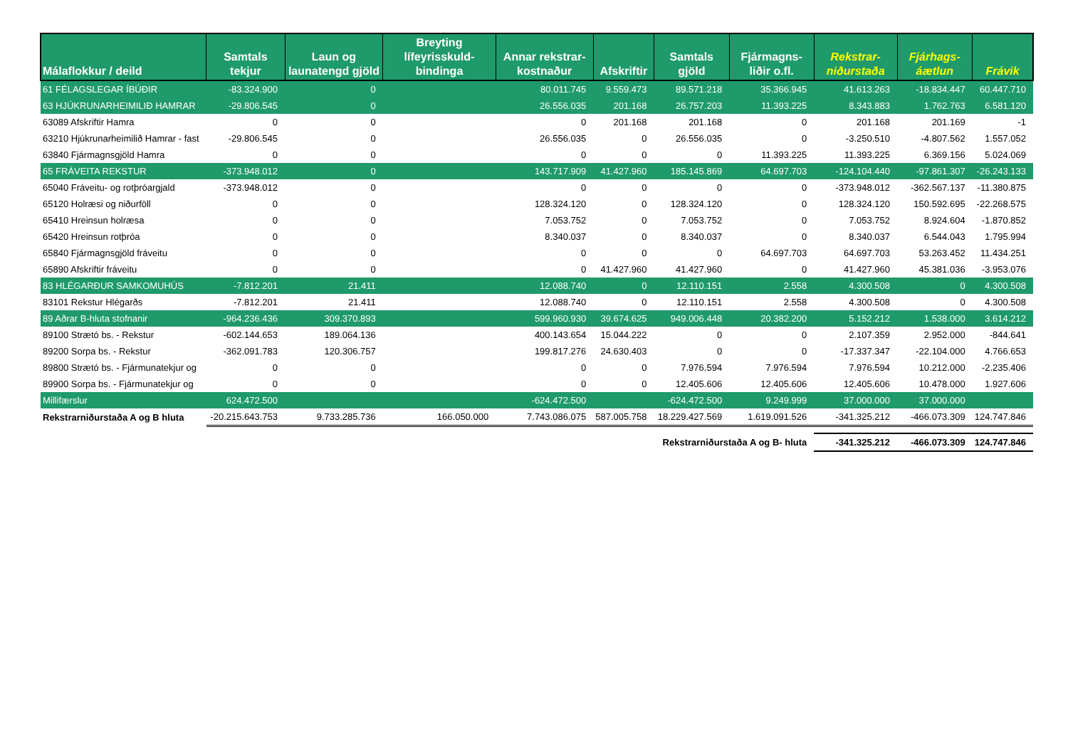| Málaflokkur / deild | Samtals tekjur | Laun og launatengd gjöld | Breyting lífeyrisskuld-bindinga | Annar rekstrar-kostnaður | Afskriftir | Samtals gjöld | Fjármagns-liðir o.fl. | Rekstrar-niðurstaða | Fjárhags-áætlun | Frávik |
| --- | --- | --- | --- | --- | --- | --- | --- | --- | --- | --- |
| 61 FÉLAGSLEGAR ÍBÚÐIR | -83.324.900 | 0 | | 80.011.745 | 9.559.473 | 89.571.218 | 35.366.945 | 41.613.263 | -18.834.447 | 60.447.710 |
| 63 HJÚKRUNARHEIMILIÐ HAMRAR | -29.806.545 | 0 | | 26.556.035 | 201.168 | 26.757.203 | 11.393.225 | 8.343.883 | 1.762.763 | 6.581.120 |
| 63089 Afskriftir Hamra | 0 | 0 | | 0 | 201.168 | 201.168 | 0 | 201.168 | 201.169 | -1 |
| 63210 Hjúkrunarheimilið Hamrar - fast | -29.806.545 | 0 | | 26.556.035 | 0 | 26.556.035 | 0 | -3.250.510 | -4.807.562 | 1.557.052 |
| 63840 Fjármagnsgjöld Hamra | 0 | 0 | | 0 | 0 | 0 | 11.393.225 | 11.393.225 | 6.369.156 | 5.024.069 |
| 65 FRÁVEITA REKSTUR | -373.948.012 | 0 | | 143.717.909 | 41.427.960 | 185.145.869 | 64.697.703 | -124.104.440 | -97.861.307 | -26.243.133 |
| 65040 Fráveitu- og rotþróargjald | -373.948.012 | 0 | | 0 | 0 | 0 | 0 | -373.948.012 | -362.567.137 | -11.380.875 |
| 65120 Holræsi og niðurföll | 0 | 0 | | 128.324.120 | 0 | 128.324.120 | 0 | 128.324.120 | 150.592.695 | -22.268.575 |
| 65410 Hreinsun holræsa | 0 | 0 | | 7.053.752 | 0 | 7.053.752 | 0 | 7.053.752 | 8.924.604 | -1.870.852 |
| 65420 Hreinsun rotþróa | 0 | 0 | | 8.340.037 | 0 | 8.340.037 | 0 | 8.340.037 | 6.544.043 | 1.795.994 |
| 65840 Fjármagnsgjöld fráveitu | 0 | 0 | | 0 | 0 | 0 | 64.697.703 | 64.697.703 | 53.263.452 | 11.434.251 |
| 65890 Afskriftir fráveitu | 0 | 0 | | 0 | 41.427.960 | 41.427.960 | 0 | 41.427.960 | 45.381.036 | -3.953.076 |
| 83 HLÉGARÐUR SAMKOMUHÚS | -7.812.201 | 21.411 | | 12.088.740 | 0 | 12.110.151 | 2.558 | 4.300.508 | 0 | 4.300.508 |
| 83101 Rekstur Hlégarðs | -7.812.201 | 21.411 | | 12.088.740 | 0 | 12.110.151 | 2.558 | 4.300.508 | 0 | 4.300.508 |
| 89 Aðrar B-hluta stofnanir | -964.236.436 | 309.370.893 | | 599.960.930 | 39.674.625 | 949.006.448 | 20.382.200 | 5.152.212 | 1.538.000 | 3.614.212 |
| 89100 Strætó bs. - Rekstur | -602.144.653 | 189.064.136 | | 400.143.654 | 15.044.222 | 0 | 0 | 2.107.359 | 2.952.000 | -844.641 |
| 89200 Sorpa bs. - Rekstur | -362.091.783 | 120.306.757 | | 199.817.276 | 24.630.403 | 0 | 0 | -17.337.347 | -22.104.000 | 4.766.653 |
| 89800 Strætó bs. - Fjármunatekjur og | 0 | 0 | | 0 | 0 | 7.976.594 | 7.976.594 | 7.976.594 | 10.212.000 | -2.235.406 |
| 89900 Sorpa bs. - Fjármunatekjur og | 0 | 0 | | 0 | 0 | 12.405.606 | 12.405.606 | 12.405.606 | 10.478.000 | 1.927.606 |
| Millifærslur | 624.472.500 | | | -624.472.500 | | -624.472.500 | 9.249.999 | 37.000.000 | 37.000.000 | |
| Rekstrarniðurstaða A og B hluta | -20.215.643.753 | 9.733.285.736 | 166.050.000 | 7.743.086.075 | 587.005.758 | 18.229.427.569 | 1.619.091.526 | -341.325.212 | -466.073.309 | 124.747.846 |
| | | | | | Rekstrarniðurstaða A og B- hluta | | | -341.325.212 | -466.073.309 | 124.747.846 |